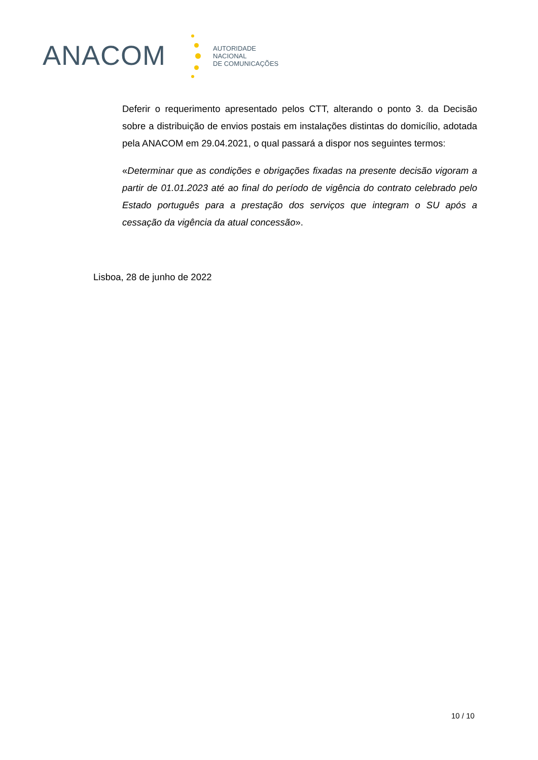ANACOM
AUTORIDADE
NACIONAL
DE COMUNICAÇÕES
Deferir o requerimento apresentado pelos CTT, alterando o ponto 3. da Decisão sobre a distribuição de envios postais em instalações distintas do domicílio, adotada pela ANACOM em 29.04.2021, o qual passará a dispor nos seguintes termos:
«Determinar que as condições e obrigações fixadas na presente decisão vigoram a partir de 01.01.2023 até ao final do período de vigência do contrato celebrado pelo Estado português para a prestação dos serviços que integram o SU após a cessação da vigência da atual concessão».
Lisboa, 28 de junho de 2022
10 / 10